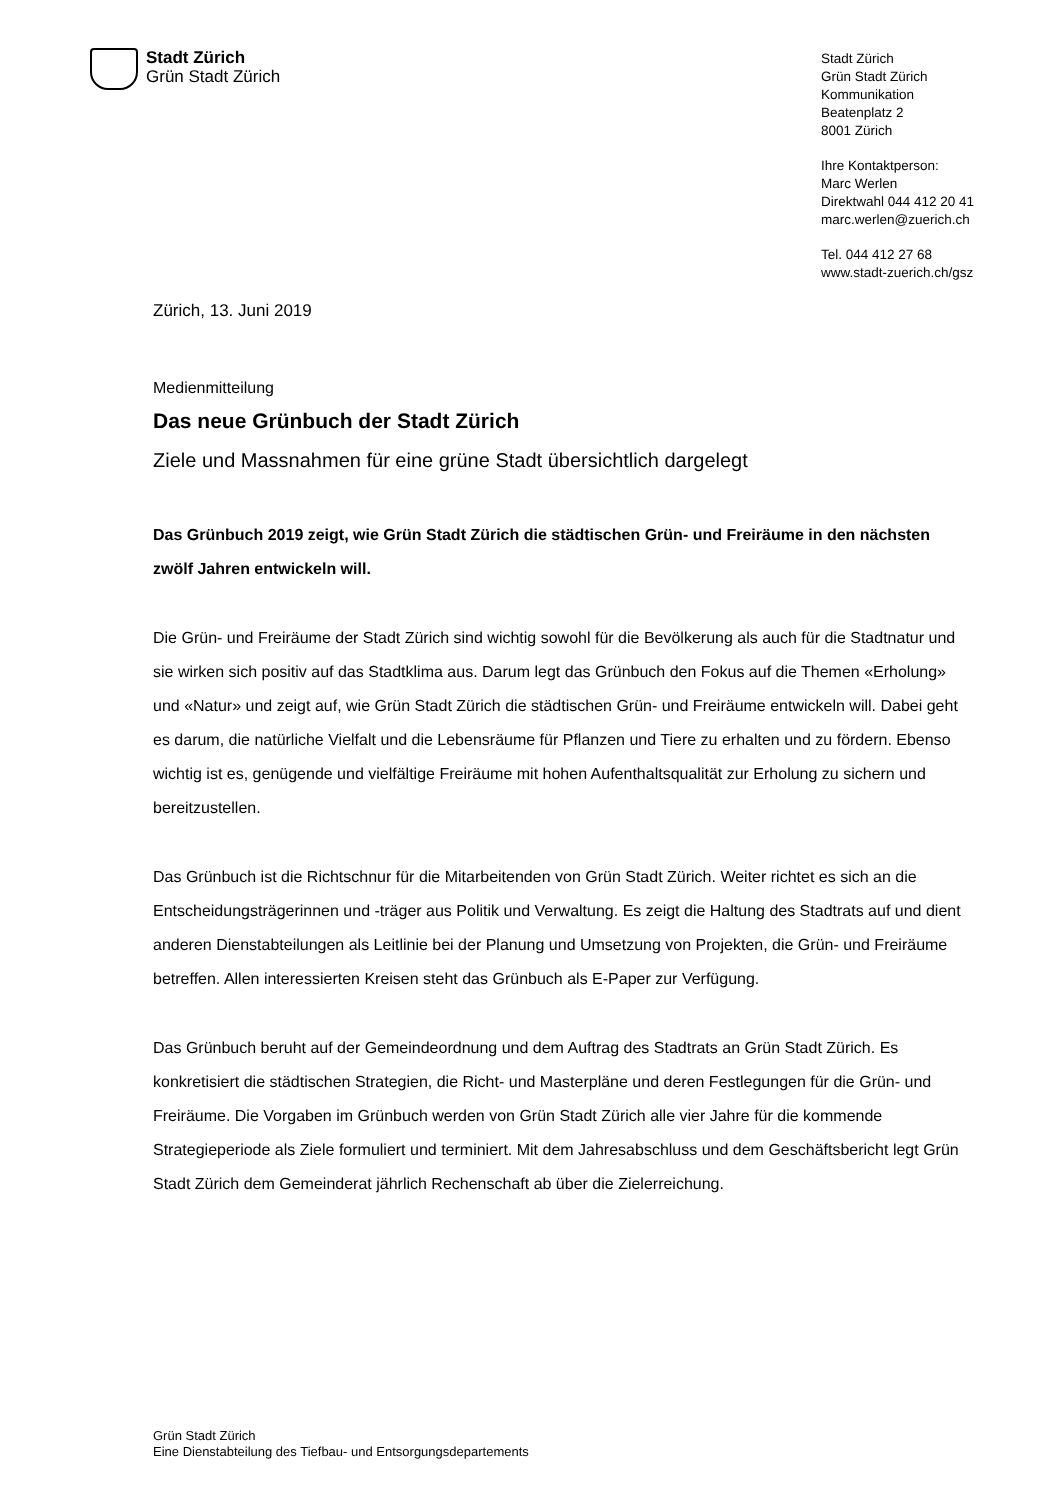Stadt Zürich
Grün Stadt Zürich
Stadt Zürich
Grün Stadt Zürich
Kommunikation
Beatenplatz 2
8001 Zürich
Ihre Kontaktperson:
Marc Werlen
Direktwahl 044 412 20 41
marc.werlen@zuerich.ch
Tel. 044 412 27 68
www.stadt-zuerich.ch/gsz
Zürich, 13. Juni 2019
Medienmitteilung
Das neue Grünbuch der Stadt Zürich
Ziele und Massnahmen für eine grüne Stadt übersichtlich dargelegt
Das Grünbuch 2019 zeigt, wie Grün Stadt Zürich die städtischen Grün- und Freiräume in den nächsten zwölf Jahren entwickeln will.
Die Grün- und Freiräume der Stadt Zürich sind wichtig sowohl für die Bevölkerung als auch für die Stadtnatur und sie wirken sich positiv auf das Stadtklima aus. Darum legt das Grünbuch den Fokus auf die Themen «Erholung» und «Natur» und zeigt auf, wie Grün Stadt Zürich die städtischen Grün- und Freiräume entwickeln will. Dabei geht es darum, die natürliche Vielfalt und die Lebensräume für Pflanzen und Tiere zu erhalten und zu fördern. Ebenso wichtig ist es, genügende und vielfältige Freiräume mit hohen Aufenthaltsqualität zur Erholung zu sichern und bereitzustellen.
Das Grünbuch ist die Richtschnur für die Mitarbeitenden von Grün Stadt Zürich. Weiter richtet es sich an die Entscheidungsträgerinnen und -träger aus Politik und Verwaltung. Es zeigt die Haltung des Stadtrats auf und dient anderen Dienstabteilungen als Leitlinie bei der Planung und Umsetzung von Projekten, die Grün- und Freiräume betreffen. Allen interessierten Kreisen steht das Grünbuch als E-Paper zur Verfügung.
Das Grünbuch beruht auf der Gemeindeordnung und dem Auftrag des Stadtrats an Grün Stadt Zürich. Es konkretisiert die städtischen Strategien, die Richt- und Masterpläne und deren Festlegungen für die Grün- und Freiräume. Die Vorgaben im Grünbuch werden von Grün Stadt Zürich alle vier Jahre für die kommende Strategieperiode als Ziele formuliert und terminiert. Mit dem Jahresabschluss und dem Geschäftsbericht legt Grün Stadt Zürich dem Gemeinderat jährlich Rechenschaft ab über die Zielerreichung.
Grün Stadt Zürich
Eine Dienstabteilung des Tiefbau- und Entsorgungsdepartements